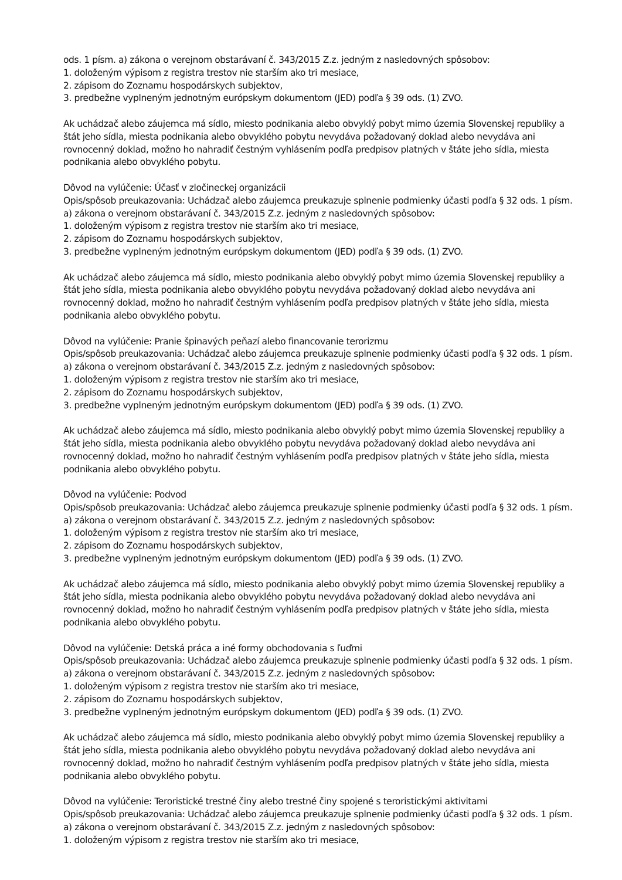ods. 1 písm. a) zákona o verejnom obstarávaní č. 343/2015 Z.z. jedným z nasledovných spôsobov:
1. doloženým výpisom z registra trestov nie starším ako tri mesiace,
2. zápisom do Zoznamu hospodárskych subjektov,
3. predbežne vyplneným jednotným európskym dokumentom (JED) podľa § 39 ods. (1) ZVO.
Ak uchádzač alebo záujemca má sídlo, miesto podnikania alebo obvyklý pobyt mimo územia Slovenskej republiky a štát jeho sídla, miesta podnikania alebo obvyklého pobytu nevydáva požadovaný doklad alebo nevydáva ani rovnocenný doklad, možno ho nahradiť čestným vyhlásením podľa predpisov platných v štáte jeho sídla, miesta podnikania alebo obvyklého pobytu.
Dôvod na vylúčenie: Účasť v zločineckej organizácii
Opis/spôsob preukazovania: Uchádzač alebo záujemca preukazuje splnenie podmienky účasti podľa § 32 ods. 1 písm. a) zákona o verejnom obstarávaní č. 343/2015 Z.z. jedným z nasledovných spôsobov:
1. doloženým výpisom z registra trestov nie starším ako tri mesiace,
2. zápisom do Zoznamu hospodárskych subjektov,
3. predbežne vyplneným jednotným európskym dokumentom (JED) podľa § 39 ods. (1) ZVO.
Ak uchádzač alebo záujemca má sídlo, miesto podnikania alebo obvyklý pobyt mimo územia Slovenskej republiky a štát jeho sídla, miesta podnikania alebo obvyklého pobytu nevydáva požadovaný doklad alebo nevydáva ani rovnocenný doklad, možno ho nahradiť čestným vyhlásením podľa predpisov platných v štáte jeho sídla, miesta podnikania alebo obvyklého pobytu.
Dôvod na vylúčenie: Pranie špinavých peňazí alebo financovanie terorizmu
Opis/spôsob preukazovania: Uchádzač alebo záujemca preukazuje splnenie podmienky účasti podľa § 32 ods. 1 písm. a) zákona o verejnom obstarávaní č. 343/2015 Z.z. jedným z nasledovných spôsobov:
1. doloženým výpisom z registra trestov nie starším ako tri mesiace,
2. zápisom do Zoznamu hospodárskych subjektov,
3. predbežne vyplneným jednotným európskym dokumentom (JED) podľa § 39 ods. (1) ZVO.
Ak uchádzač alebo záujemca má sídlo, miesto podnikania alebo obvyklý pobyt mimo územia Slovenskej republiky a štát jeho sídla, miesta podnikania alebo obvyklého pobytu nevydáva požadovaný doklad alebo nevydáva ani rovnocenný doklad, možno ho nahradiť čestným vyhlásením podľa predpisov platných v štáte jeho sídla, miesta podnikania alebo obvyklého pobytu.
Dôvod na vylúčenie: Podvod
Opis/spôsob preukazovania: Uchádzač alebo záujemca preukazuje splnenie podmienky účasti podľa § 32 ods. 1 písm. a) zákona o verejnom obstarávaní č. 343/2015 Z.z. jedným z nasledovných spôsobov:
1. doloženým výpisom z registra trestov nie starším ako tri mesiace,
2. zápisom do Zoznamu hospodárskych subjektov,
3. predbežne vyplneným jednotným európskym dokumentom (JED) podľa § 39 ods. (1) ZVO.
Ak uchádzač alebo záujemca má sídlo, miesto podnikania alebo obvyklý pobyt mimo územia Slovenskej republiky a štát jeho sídla, miesta podnikania alebo obvyklého pobytu nevydáva požadovaný doklad alebo nevydáva ani rovnocenný doklad, možno ho nahradiť čestným vyhlásením podľa predpisov platných v štáte jeho sídla, miesta podnikania alebo obvyklého pobytu.
Dôvod na vylúčenie: Detská práca a iné formy obchodovania s ľuďmi
Opis/spôsob preukazovania: Uchádzač alebo záujemca preukazuje splnenie podmienky účasti podľa § 32 ods. 1 písm. a) zákona o verejnom obstarávaní č. 343/2015 Z.z. jedným z nasledovných spôsobov:
1. doloženým výpisom z registra trestov nie starším ako tri mesiace,
2. zápisom do Zoznamu hospodárskych subjektov,
3. predbežne vyplneným jednotným európskym dokumentom (JED) podľa § 39 ods. (1) ZVO.
Ak uchádzač alebo záujemca má sídlo, miesto podnikania alebo obvyklý pobyt mimo územia Slovenskej republiky a štát jeho sídla, miesta podnikania alebo obvyklého pobytu nevydáva požadovaný doklad alebo nevydáva ani rovnocenný doklad, možno ho nahradiť čestným vyhlásením podľa predpisov platných v štáte jeho sídla, miesta podnikania alebo obvyklého pobytu.
Dôvod na vylúčenie: Teroristické trestné činy alebo trestné činy spojené s teroristickými aktivitami
Opis/spôsob preukazovania: Uchádzač alebo záujemca preukazuje splnenie podmienky účasti podľa § 32 ods. 1 písm. a) zákona o verejnom obstarávaní č. 343/2015 Z.z. jedným z nasledovných spôsobov:
1. doloženým výpisom z registra trestov nie starším ako tri mesiace,